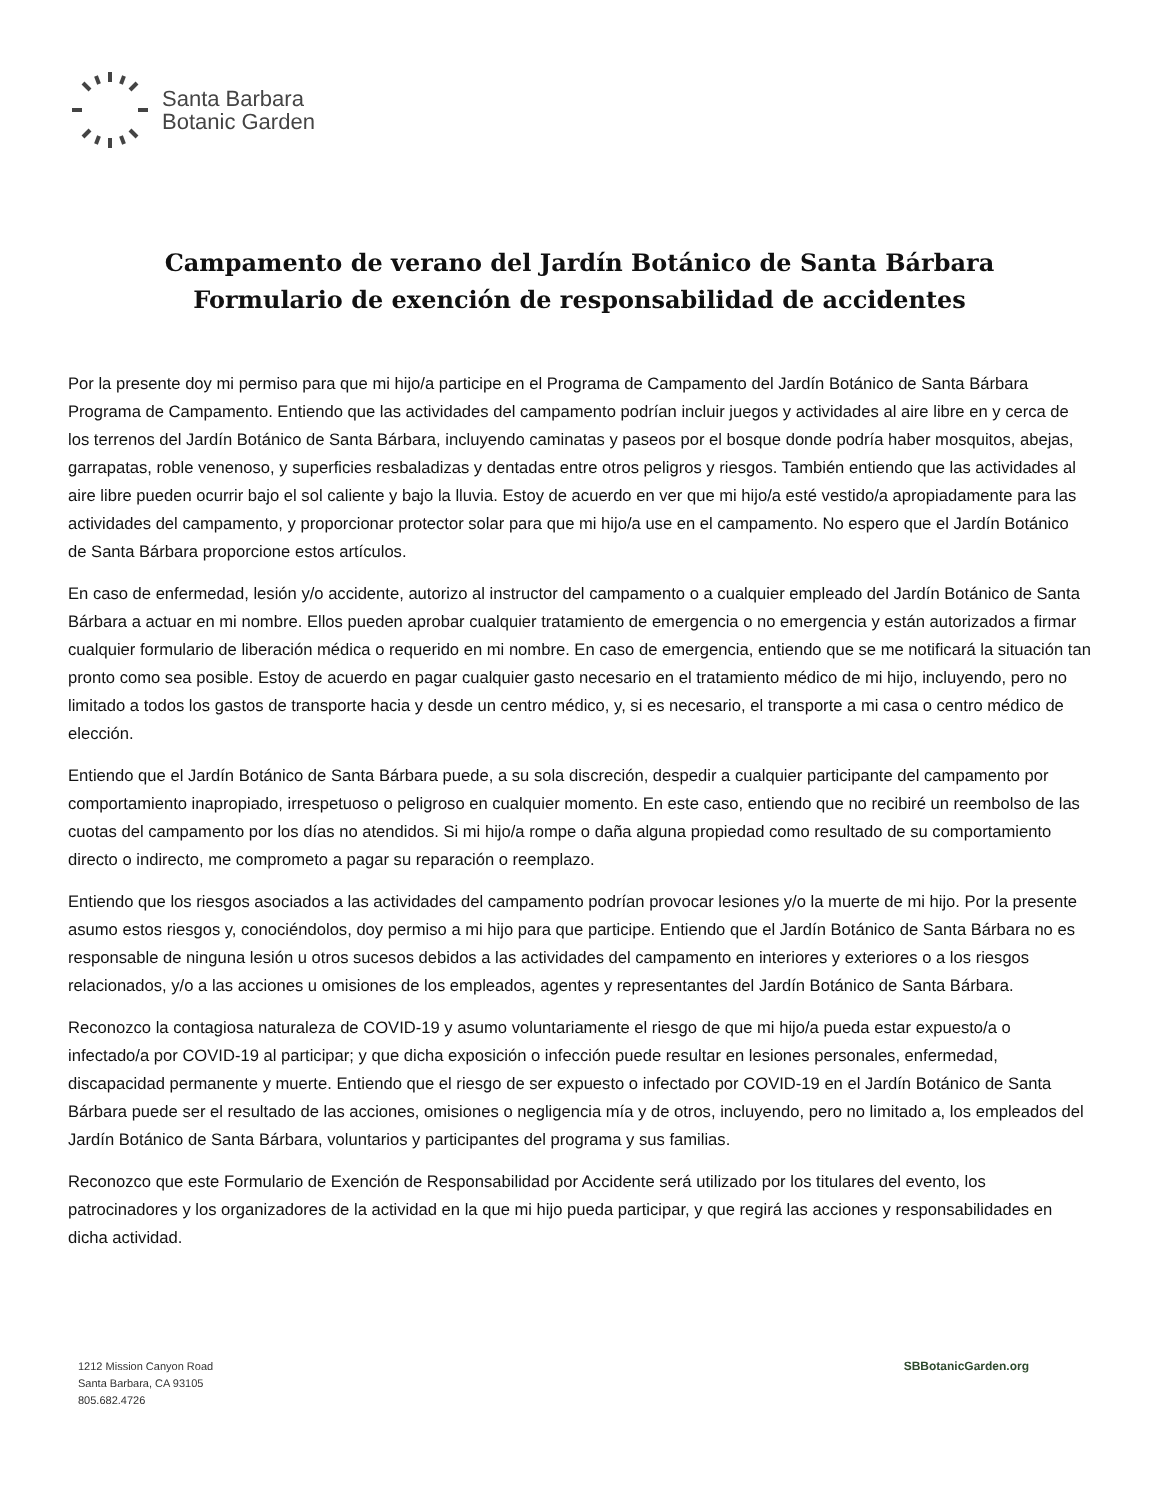Santa Barbara
Botanic Garden
Campamento de verano del Jardín Botánico de Santa Bárbara
Formulario de exención de responsabilidad de accidentes
Por la presente doy mi permiso para que mi hijo/a participe en el Programa de Campamento del Jardín Botánico de Santa Bárbara Programa de Campamento. Entiendo que las actividades del campamento podrían incluir juegos y actividades al aire libre en y cerca de los terrenos del Jardín Botánico de Santa Bárbara, incluyendo caminatas y paseos por el bosque donde podría haber mosquitos, abejas, garrapatas, roble venenoso, y superficies resbaladizas y dentadas entre otros peligros y riesgos. También entiendo que las actividades al aire libre pueden ocurrir bajo el sol caliente y bajo la lluvia. Estoy de acuerdo en ver que mi hijo/a esté vestido/a apropiadamente para las actividades del campamento, y proporcionar protector solar para que mi hijo/a use en el campamento. No espero que el Jardín Botánico de Santa Bárbara proporcione estos artículos.
En caso de enfermedad, lesión y/o accidente, autorizo al instructor del campamento o a cualquier empleado del Jardín Botánico de Santa Bárbara a actuar en mi nombre. Ellos pueden aprobar cualquier tratamiento de emergencia o no emergencia y están autorizados a firmar cualquier formulario de liberación médica o requerido en mi nombre. En caso de emergencia, entiendo que se me notificará la situación tan pronto como sea posible. Estoy de acuerdo en pagar cualquier gasto necesario en el tratamiento médico de mi hijo, incluyendo, pero no limitado a todos los gastos de transporte hacia y desde un centro médico, y, si es necesario, el transporte a mi casa o centro médico de elección.
Entiendo que el Jardín Botánico de Santa Bárbara puede, a su sola discreción, despedir a cualquier participante del campamento por comportamiento inapropiado, irrespetuoso o peligroso en cualquier momento. En este caso, entiendo que no recibiré un reembolso de las cuotas del campamento por los días no atendidos. Si mi hijo/a rompe o daña alguna propiedad como resultado de su comportamiento directo o indirecto, me comprometo a pagar su reparación o reemplazo.
Entiendo que los riesgos asociados a las actividades del campamento podrían provocar lesiones y/o la muerte de mi hijo. Por la presente asumo estos riesgos y, conociéndolos, doy permiso a mi hijo para que participe. Entiendo que el Jardín Botánico de Santa Bárbara no es responsable de ninguna lesión u otros sucesos debidos a las actividades del campamento en interiores y exteriores o a los riesgos relacionados, y/o a las acciones u omisiones de los empleados, agentes y representantes del Jardín Botánico de Santa Bárbara.
Reconozco la contagiosa naturaleza de COVID-19 y asumo voluntariamente el riesgo de que mi hijo/a pueda estar expuesto/a o infectado/a por COVID-19 al participar; y que dicha exposición o infección puede resultar en lesiones personales, enfermedad, discapacidad permanente y muerte. Entiendo que el riesgo de ser expuesto o infectado por COVID-19 en el Jardín Botánico de Santa Bárbara puede ser el resultado de las acciones, omisiones o negligencia mía y de otros, incluyendo, pero no limitado a, los empleados del Jardín Botánico de Santa Bárbara, voluntarios y participantes del programa y sus familias.
Reconozco que este Formulario de Exención de Responsabilidad por Accidente será utilizado por los titulares del evento, los patrocinadores y los organizadores de la actividad en la que mi hijo pueda participar, y que regirá las acciones y responsabilidades en dicha actividad.
1212 Mission Canyon Road
Santa Barbara, CA 93105
805.682.4726
SBBotanicGarden.org